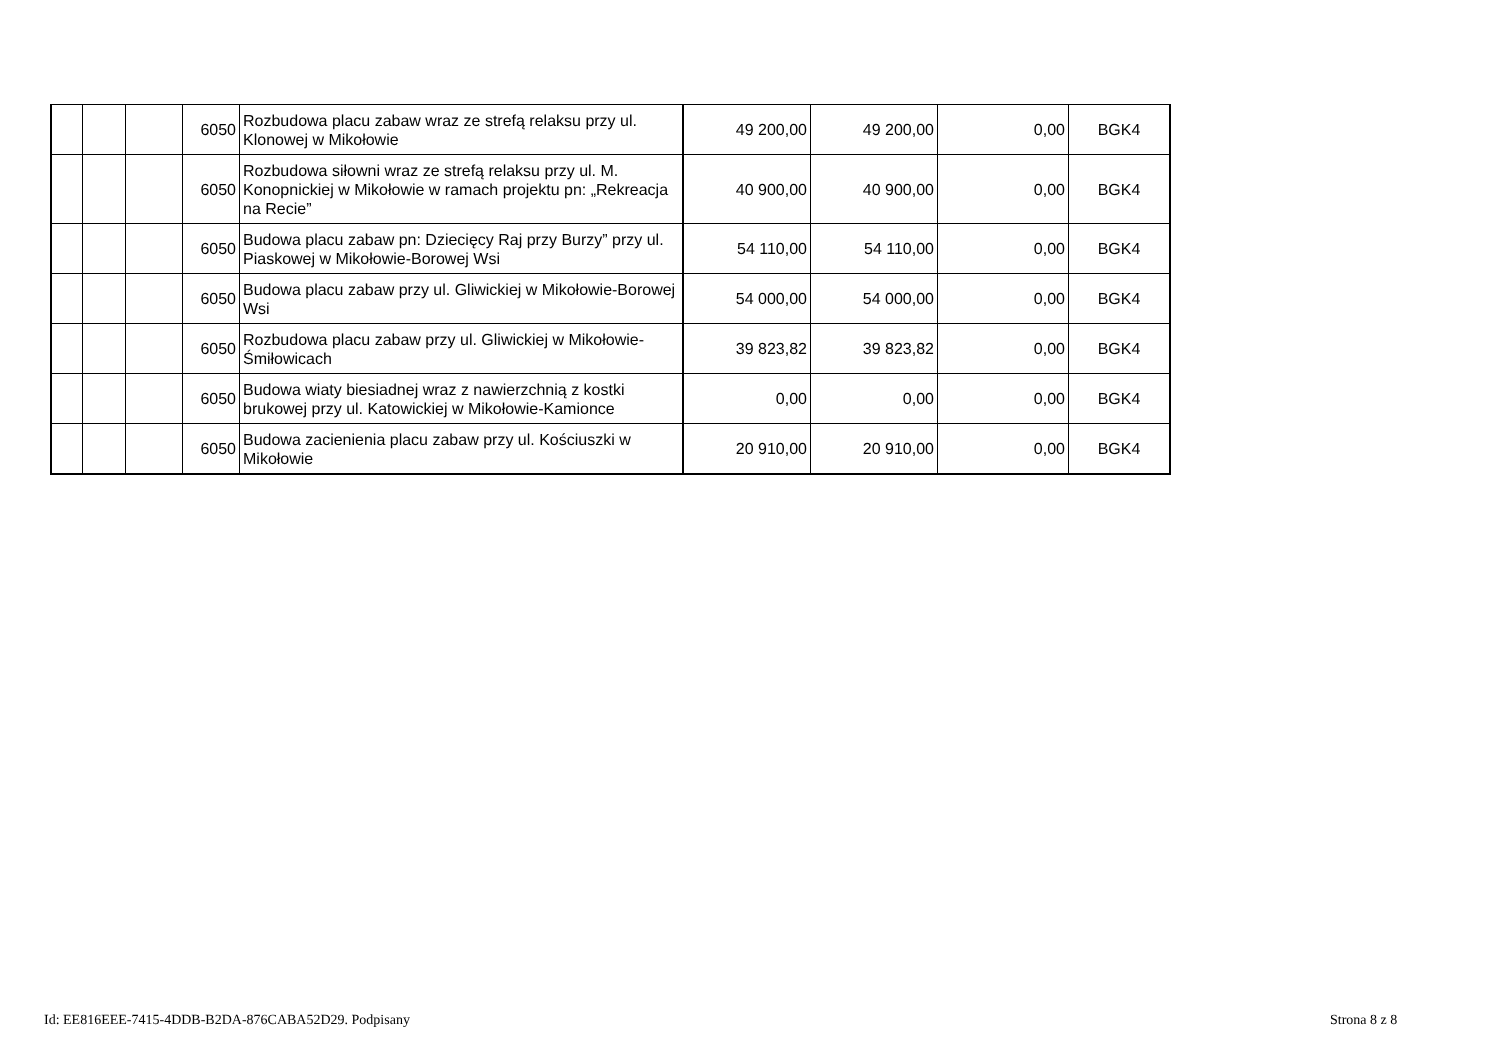| | | | 6050 | Rozbudowa placu zabaw wraz ze strefą relaksu przy ul. Klonowej w Mikołowie | 49 200,00 | 49 200,00 | 0,00 | BGK4 |
| | | | 6050 | Rozbudowa siłowni wraz ze strefą relaksu przy ul. M. Konopnickiej w Mikołowie w ramach projektu pn: „Rekreacja na Recie” | 40 900,00 | 40 900,00 | 0,00 | BGK4 |
| | | | 6050 | Budowa placu zabaw pn: Dziecięcy Raj przy Burzy” przy ul. Piaskowej w Mikołowie-Borowej Wsi | 54 110,00 | 54 110,00 | 0,00 | BGK4 |
| | | | 6050 | Budowa placu zabaw przy ul. Gliwickiej w Mikołowie-Borowej Wsi | 54 000,00 | 54 000,00 | 0,00 | BGK4 |
| | | | 6050 | Rozbudowa placu zabaw przy ul. Gliwickiej w Mikołowie-Śmiłowicach | 39 823,82 | 39 823,82 | 0,00 | BGK4 |
| | | | 6050 | Budowa wiaty biesiadnej wraz z nawierzchnią z kostki brukowej przy ul. Katowickiej w Mikołowie-Kamionce | 0,00 | 0,00 | 0,00 | BGK4 |
| | | | 6050 | Budowa zacienienia placu zabaw przy ul. Kościuszki w Mikołowie | 20 910,00 | 20 910,00 | 0,00 | BGK4 |
Id: EE816EEE-7415-4DDB-B2DA-876CABA52D29. Podpisany
Strona 8 z 8